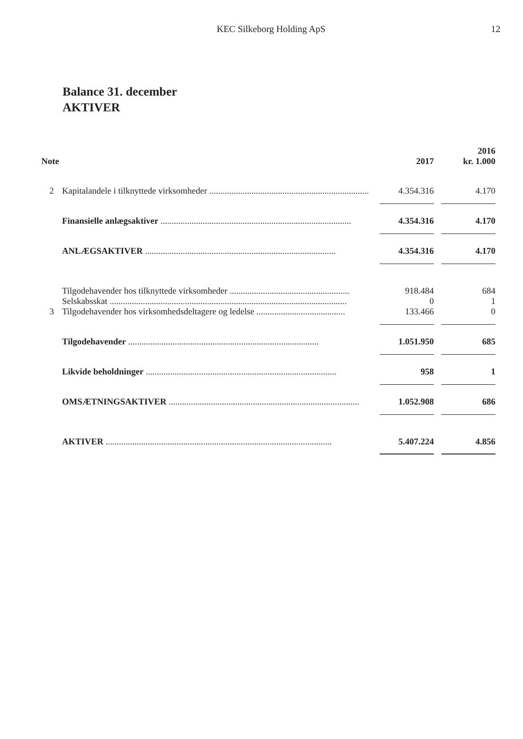KEC Silkeborg Holding ApS 12
Balance 31. december
AKTIVER
| Note | | 2017 | 2016 kr. 1.000 |
| --- | --- | --- | --- |
| 2 | Kapitalandele i tilknyttede virksomheder ........................................................................ | 4.354.316 | 4.170 |
| | Finansielle anlægsaktiver ...................................................................................... | 4.354.316 | 4.170 |
| | ANLÆGSAKTIVER ...................................................................................... | 4.354.316 | 4.170 |
| | Tilgodehavender hos tilknyttede virksomheder ...................................................... | 918.484 | 684 |
| | Selskabsskat ........................................................................................................... | 0 | 1 |
| 3 | Tilgodehavender hos virksomhedsdeltagere og ledelse ........................................ | 133.466 | 0 |
| | Tilgodehavender ...................................................................................... | 1.051.950 | 685 |
| | Likvide beholdninger ...................................................................................... | 958 | 1 |
| | OMSÆTNINGSAKTIVER ...................................................................................... | 1.052.908 | 686 |
| | AKTIVER ...................................................................................................... | 5.407.224 | 4.856 |